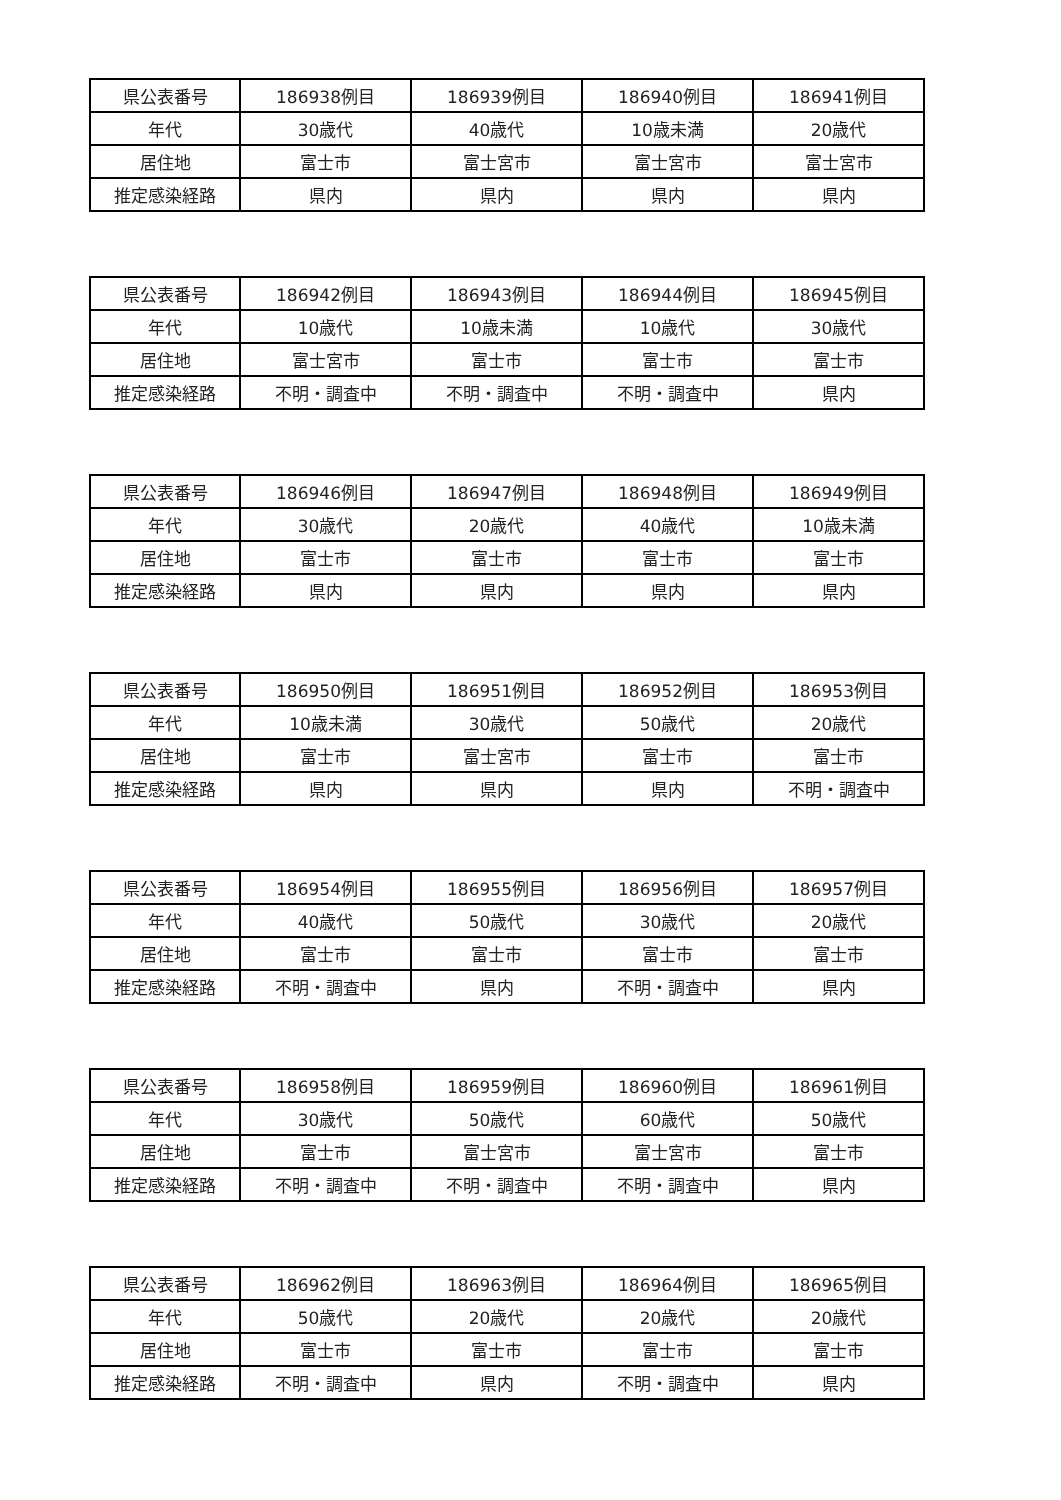| 県公表番号 | 186938例目 | 186939例目 | 186940例目 | 186941例目 |
| 年代 | 30歳代 | 40歳代 | 10歳未満 | 20歳代 |
| 居住地 | 富士市 | 富士宮市 | 富士宮市 | 富士宮市 |
| 推定感染経路 | 県内 | 県内 | 県内 | 県内 |
| 県公表番号 | 186942例目 | 186943例目 | 186944例目 | 186945例目 |
| 年代 | 10歳代 | 10歳未満 | 10歳代 | 30歳代 |
| 居住地 | 富士宮市 | 富士市 | 富士市 | 富士市 |
| 推定感染経路 | 不明・調査中 | 不明・調査中 | 不明・調査中 | 県内 |
| 県公表番号 | 186946例目 | 186947例目 | 186948例目 | 186949例目 |
| 年代 | 30歳代 | 20歳代 | 40歳代 | 10歳未満 |
| 居住地 | 富士市 | 富士市 | 富士市 | 富士市 |
| 推定感染経路 | 県内 | 県内 | 県内 | 県内 |
| 県公表番号 | 186950例目 | 186951例目 | 186952例目 | 186953例目 |
| 年代 | 10歳未満 | 30歳代 | 50歳代 | 20歳代 |
| 居住地 | 富士市 | 富士宮市 | 富士市 | 富士市 |
| 推定感染経路 | 県内 | 県内 | 県内 | 不明・調査中 |
| 県公表番号 | 186954例目 | 186955例目 | 186956例目 | 186957例目 |
| 年代 | 40歳代 | 50歳代 | 30歳代 | 20歳代 |
| 居住地 | 富士市 | 富士市 | 富士市 | 富士市 |
| 推定感染経路 | 不明・調査中 | 県内 | 不明・調査中 | 県内 |
| 県公表番号 | 186958例目 | 186959例目 | 186960例目 | 186961例目 |
| 年代 | 30歳代 | 50歳代 | 60歳代 | 50歳代 |
| 居住地 | 富士市 | 富士宮市 | 富士宮市 | 富士市 |
| 推定感染経路 | 不明・調査中 | 不明・調査中 | 不明・調査中 | 県内 |
| 県公表番号 | 186962例目 | 186963例目 | 186964例目 | 186965例目 |
| 年代 | 50歳代 | 20歳代 | 20歳代 | 20歳代 |
| 居住地 | 富士市 | 富士市 | 富士市 | 富士市 |
| 推定感染経路 | 不明・調査中 | 県内 | 不明・調査中 | 県内 |